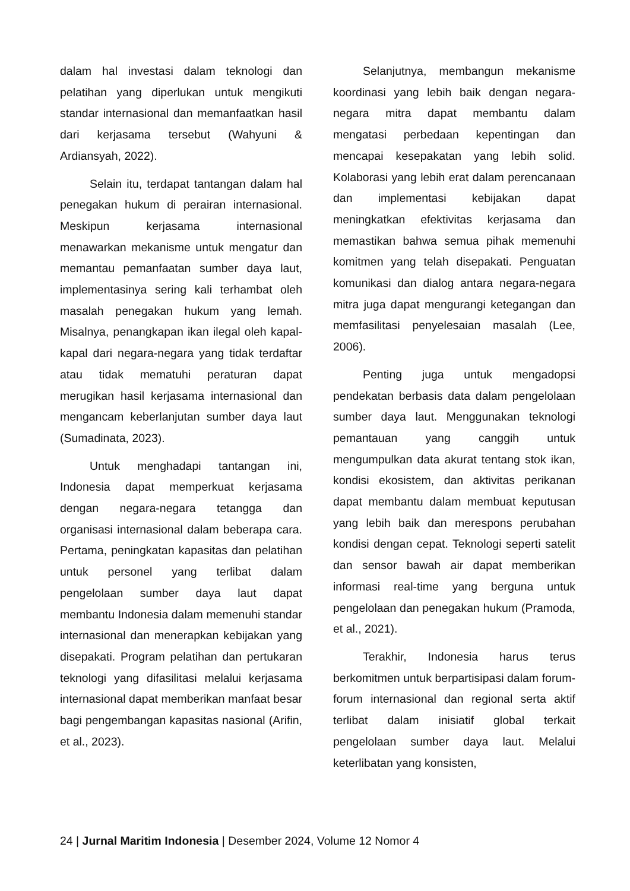dalam hal investasi dalam teknologi dan pelatihan yang diperlukan untuk mengikuti standar internasional dan memanfaatkan hasil dari kerjasama tersebut (Wahyuni & Ardiansyah, 2022).
Selain itu, terdapat tantangan dalam hal penegakan hukum di perairan internasional. Meskipun kerjasama internasional menawarkan mekanisme untuk mengatur dan memantau pemanfaatan sumber daya laut, implementasinya sering kali terhambat oleh masalah penegakan hukum yang lemah. Misalnya, penangkapan ikan ilegal oleh kapal-kapal dari negara-negara yang tidak terdaftar atau tidak mematuhi peraturan dapat merugikan hasil kerjasama internasional dan mengancam keberlanjutan sumber daya laut (Sumadinata, 2023).
Untuk menghadapi tantangan ini, Indonesia dapat memperkuat kerjasama dengan negara-negara tetangga dan organisasi internasional dalam beberapa cara. Pertama, peningkatan kapasitas dan pelatihan untuk personel yang terlibat dalam pengelolaan sumber daya laut dapat membantu Indonesia dalam memenuhi standar internasional dan menerapkan kebijakan yang disepakati. Program pelatihan dan pertukaran teknologi yang difasilitasi melalui kerjasama internasional dapat memberikan manfaat besar bagi pengembangan kapasitas nasional (Arifin, et al., 2023).
Selanjutnya, membangun mekanisme koordinasi yang lebih baik dengan negara-negara mitra dapat membantu dalam mengatasi perbedaan kepentingan dan mencapai kesepakatan yang lebih solid. Kolaborasi yang lebih erat dalam perencanaan dan implementasi kebijakan dapat meningkatkan efektivitas kerjasama dan memastikan bahwa semua pihak memenuhi komitmen yang telah disepakati. Penguatan komunikasi dan dialog antara negara-negara mitra juga dapat mengurangi ketegangan dan memfasilitasi penyelesaian masalah (Lee, 2006).
Penting juga untuk mengadopsi pendekatan berbasis data dalam pengelolaan sumber daya laut. Menggunakan teknologi pemantauan yang canggih untuk mengumpulkan data akurat tentang stok ikan, kondisi ekosistem, dan aktivitas perikanan dapat membantu dalam membuat keputusan yang lebih baik dan merespons perubahan kondisi dengan cepat. Teknologi seperti satelit dan sensor bawah air dapat memberikan informasi real-time yang berguna untuk pengelolaan dan penegakan hukum (Pramoda, et al., 2021).
Terakhir, Indonesia harus terus berkomitmen untuk berpartisipasi dalam forum-forum internasional dan regional serta aktif terlibat dalam inisiatif global terkait pengelolaan sumber daya laut. Melalui keterlibatan yang konsisten,
24 | Jurnal Maritim Indonesia | Desember 2024, Volume 12 Nomor 4